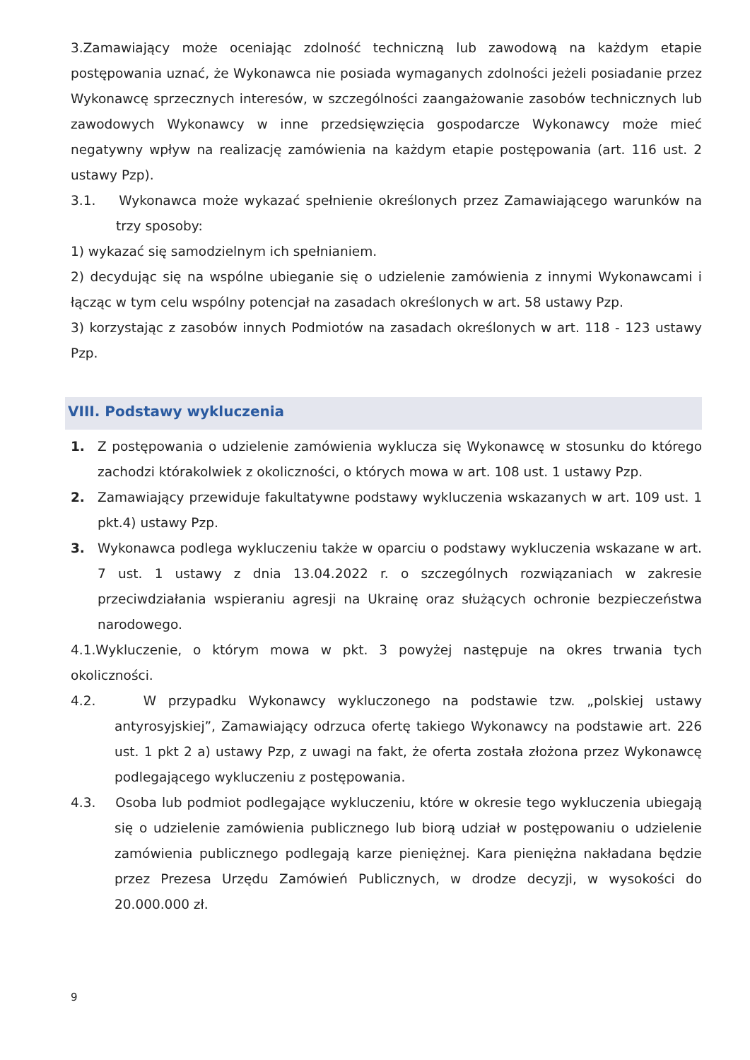3.Zamawiający może oceniając zdolność techniczną lub zawodową na każdym etapie postępowania uznać, że Wykonawca nie posiada wymaganych zdolności jeżeli posiadanie przez Wykonawcę sprzecznych interesów, w szczególności zaangażowanie zasobów technicznych lub zawodowych Wykonawcy w inne przedsięwzięcia gospodarcze Wykonawcy może mieć negatywny wpływ na realizację zamówienia na każdym etapie postępowania (art. 116 ust. 2 ustawy Pzp).
3.1. Wykonawca może wykazać spełnienie określonych przez Zamawiającego warunków na trzy sposoby:
1) wykazać się samodzielnym ich spełnianiem.
2) decydując się na wspólne ubieganie się o udzielenie zamówienia z innymi Wykonawcami i łącząc w tym celu wspólny potencjał na zasadach określonych w art. 58 ustawy Pzp.
3) korzystając z zasobów innych Podmiotów na zasadach określonych w art. 118 - 123 ustawy Pzp.
VIII. Podstawy wykluczenia
1. Z postępowania o udzielenie zamówienia wyklucza się Wykonawcę w stosunku do którego zachodzi którakolwiek z okoliczności, o których mowa w art. 108 ust. 1 ustawy Pzp.
2. Zamawiający przewiduje fakultatywne podstawy wykluczenia wskazanych w art. 109 ust. 1 pkt.4) ustawy Pzp.
3. Wykonawca podlega wykluczeniu także w oparciu o podstawy wykluczenia wskazane w art. 7 ust. 1 ustawy z dnia 13.04.2022 r. o szczególnych rozwiązaniach w zakresie przeciwdziałania wspieraniu agresji na Ukrainę oraz służących ochronie bezpieczeństwa narodowego.
4.1.Wykluczenie, o którym mowa w pkt. 3 powyżej następuje na okres trwania tych okoliczności.
4.2. W przypadku Wykonawcy wykluczonego na podstawie tzw. „polskiej ustawy antyrosyjskiej”, Zamawiający odrzuca ofertę takiego Wykonawcy na podstawie art. 226 ust. 1 pkt 2 a) ustawy Pzp, z uwagi na fakt, że oferta została złożona przez Wykonawcę podlegającego wykluczeniu z postępowania.
4.3. Osoba lub podmiot podlegające wykluczeniu, które w okresie tego wykluczenia ubiegają się o udzielenie zamówienia publicznego lub biorą udział w postępowaniu o udzielenie zamówienia publicznego podlegają karze pieniężnej. Kara pieniężna nakładana będzie przez Prezesa Urzędu Zamówień Publicznych, w drodze decyzji, w wysokości do 20.000.000 zł.
9